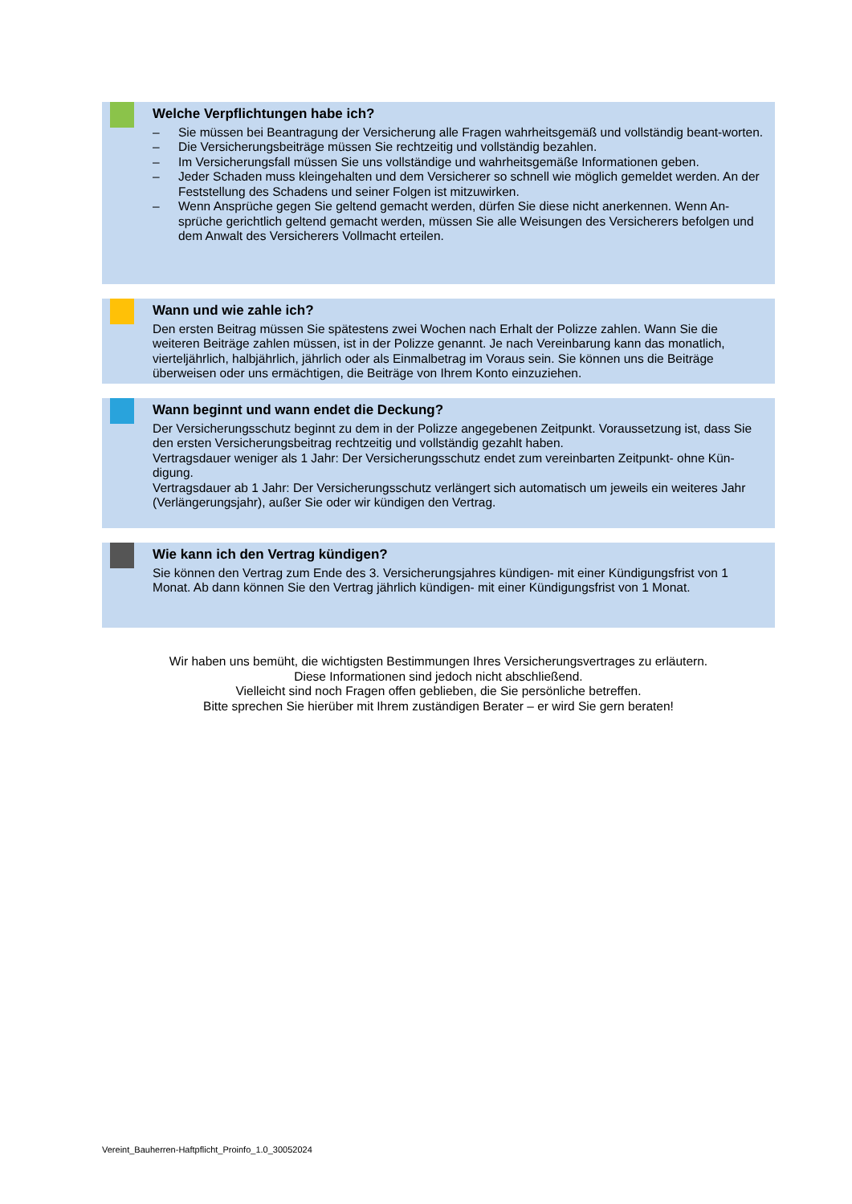Welche Verpflichtungen habe ich?
– Sie müssen bei Beantragung der Versicherung alle Fragen wahrheitsgemäß und vollständig beant-worten.
– Die Versicherungsbeiträge müssen Sie rechtzeitig und vollständig bezahlen.
– Im Versicherungsfall müssen Sie uns vollständige und wahrheitsgemäße Informationen geben.
– Jeder Schaden muss kleingehalten und dem Versicherer so schnell wie möglich gemeldet werden. An der Feststellung des Schadens und seiner Folgen ist mitzuwirken.
– Wenn Ansprüche gegen Sie geltend gemacht werden, dürfen Sie diese nicht anerkennen. Wenn An-sprüche gerichtlich geltend gemacht werden, müssen Sie alle Weisungen des Versicherers befolgen und dem Anwalt des Versicherers Vollmacht erteilen.
Wann und wie zahle ich?
Den ersten Beitrag müssen Sie spätestens zwei Wochen nach Erhalt der Polizze zahlen. Wann Sie die weiteren Beiträge zahlen müssen, ist in der Polizze genannt. Je nach Vereinbarung kann das monatlich, vierteljährlich, halbjährlich, jährlich oder als Einmalbetrag im Voraus sein. Sie können uns die Beiträge überweisen oder uns ermächtigen, die Beiträge von Ihrem Konto einzuziehen.
Wann beginnt und wann endet die Deckung?
Der Versicherungsschutz beginnt zu dem in der Polizze angegebenen Zeitpunkt. Voraussetzung ist, dass Sie den ersten Versicherungsbeitrag rechtzeitig und vollständig gezahlt haben.
Vertragsdauer weniger als 1 Jahr: Der Versicherungsschutz endet zum vereinbarten Zeitpunkt- ohne Kün-digung.
Vertragsdauer ab 1 Jahr: Der Versicherungsschutz verlängert sich automatisch um jeweils ein weiteres Jahr (Verlängerungsjahr), außer Sie oder wir kündigen den Vertrag.
Wie kann ich den Vertrag kündigen?
Sie können den Vertrag zum Ende des 3. Versicherungsjahres kündigen- mit einer Kündigungsfrist von 1 Monat. Ab dann können Sie den Vertrag jährlich kündigen- mit einer Kündigungsfrist von 1 Monat.
Wir haben uns bemüht, die wichtigsten Bestimmungen Ihres Versicherungsvertrages zu erläutern.
Diese Informationen sind jedoch nicht abschließend.
Vielleicht sind noch Fragen offen geblieben, die Sie persönliche betreffen.
Bitte sprechen Sie hierüber mit Ihrem zuständigen Berater – er wird Sie gern beraten!
Vereint_Bauherren-Haftpflicht_Proinfo_1.0_30052024